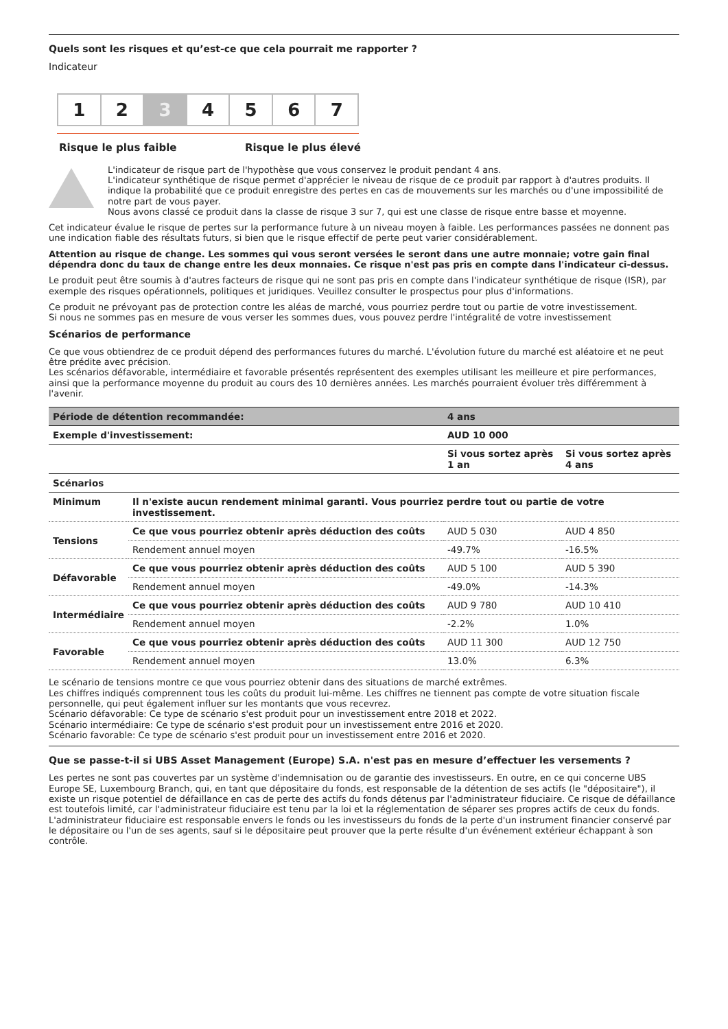Quels sont les risques et qu’est-ce que cela pourrait me rapporter ?
Indicateur
1 2 3 4 5 6 7
Risque le plus faible Risque le plus élevé
L'indicateur de risque part de l'hypothèse que vous conservez le produit pendant 4 ans.
L'indicateur synthétique de risque permet d'apprécier le niveau de risque de ce produit par rapport à d'autres produits. Il indique la probabilité que ce produit enregistre des pertes en cas de mouvements sur les marchés ou d'une impossibilité de notre part de vous payer.
Nous avons classé ce produit dans la classe de risque 3 sur 7, qui est une classe de risque entre basse et moyenne.
Cet indicateur évalue le risque de pertes sur la performance future à un niveau moyen à faible. Les performances passées ne donnent pas une indication fiable des résultats futurs, si bien que le risque effectif de perte peut varier considérablement.
Attention au risque de change. Les sommes qui vous seront versées le seront dans une autre monnaie; votre gain final dépendra donc du taux de change entre les deux monnaies. Ce risque n'est pas pris en compte dans l'indicateur ci-dessus.
Le produit peut être soumis à d'autres facteurs de risque qui ne sont pas pris en compte dans l'indicateur synthétique de risque (ISR), par exemple des risques opérationnels, politiques et juridiques. Veuillez consulter le prospectus pour plus d'informations.
Ce produit ne prévoyant pas de protection contre les aléas de marché, vous pourriez perdre tout ou partie de votre investissement.
Si nous ne sommes pas en mesure de vous verser les sommes dues, vous pouvez perdre l'intégralité de votre investissement
Scénarios de performance
Ce que vous obtiendrez de ce produit dépend des performances futures du marché. L'évolution future du marché est aléatoire et ne peut être prédite avec précision.
Les scénarios défavorable, intermédiaire et favorable présentés représentent des exemples utilisant les meilleure et pire performances, ainsi que la performance moyenne du produit au cours des 10 dernières années. Les marchés pourraient évoluer très différemment à l'avenir.
| Période de détention recommandée: | | 4 ans | |
| --- | --- | --- | --- |
| Exemple d'investissement: | | AUD 10 000 | |
| | | Si vous sortez après 1 an | Si vous sortez après 4 ans |
| Scénarios | | | |
| Minimum | Il n'existe aucun rendement minimal garanti. Vous pourriez perdre tout ou partie de votre investissement. | | |
| Tensions | Ce que vous pourriez obtenir après déduction des coûts | AUD 5 030 | AUD 4 850 |
| | Rendement annuel moyen | -49.7% | -16.5% |
| Défavorable | Ce que vous pourriez obtenir après déduction des coûts | AUD 5 100 | AUD 5 390 |
| | Rendement annuel moyen | -49.0% | -14.3% |
| Intermédiaire | Ce que vous pourriez obtenir après déduction des coûts | AUD 9 780 | AUD 10 410 |
| | Rendement annuel moyen | -2.2% | 1.0% |
| Favorable | Ce que vous pourriez obtenir après déduction des coûts | AUD 11 300 | AUD 12 750 |
| | Rendement annuel moyen | 13.0% | 6.3% |
Le scénario de tensions montre ce que vous pourriez obtenir dans des situations de marché extrêmes.
Les chiffres indiqués comprennent tous les coûts du produit lui-même. Les chiffres ne tiennent pas compte de votre situation fiscale personnelle, qui peut également influer sur les montants que vous recevrez.
Scénario défavorable: Ce type de scénario s'est produit pour un investissement entre 2018 et 2022.
Scénario intermédiaire: Ce type de scénario s'est produit pour un investissement entre 2016 et 2020.
Scénario favorable: Ce type de scénario s'est produit pour un investissement entre 2016 et 2020.
Que se passe-t-il si UBS Asset Management (Europe) S.A. n'est pas en mesure d’effectuer les versements ?
Les pertes ne sont pas couvertes par un système d'indemnisation ou de garantie des investisseurs. En outre, en ce qui concerne UBS Europe SE, Luxembourg Branch, qui, en tant que dépositaire du fonds, est responsable de la détention de ses actifs (le "dépositaire"), il existe un risque potentiel de défaillance en cas de perte des actifs du fonds détenus par l'administrateur fiduciaire. Ce risque de défaillance est toutefois limité, car l'administrateur fiduciaire est tenu par la loi et la réglementation de séparer ses propres actifs de ceux du fonds. L'administrateur fiduciaire est responsable envers le fonds ou les investisseurs du fonds de la perte d'un instrument financier conservé par le dépositaire ou l'un de ses agents, sauf si le dépositaire peut prouver que la perte résulte d'un événement extérieur échappant à son contrôle.